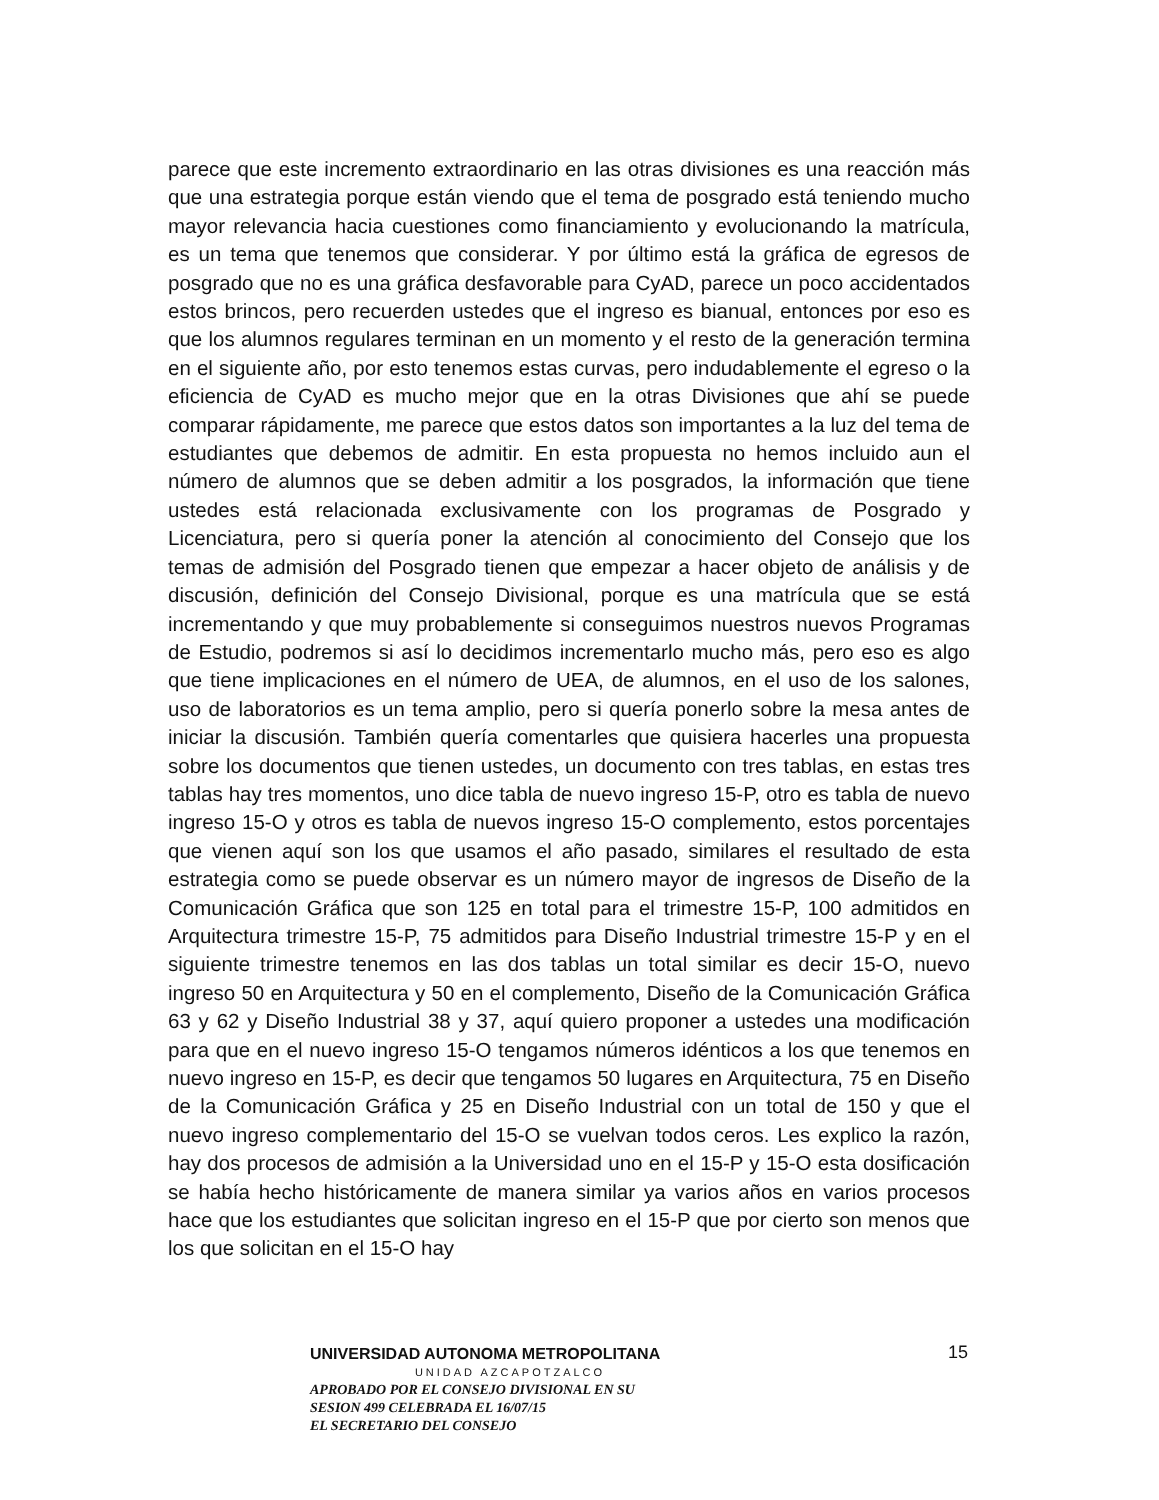parece que este incremento extraordinario en las otras divisiones es una reacción más que una estrategia porque están viendo que el tema de posgrado está teniendo mucho mayor relevancia hacia cuestiones como financiamiento y evolucionando la matrícula, es un tema que tenemos que considerar. Y por último está la gráfica de egresos de posgrado que no es una gráfica desfavorable para CyAD, parece un poco accidentados estos brincos, pero recuerden ustedes que el ingreso es bianual, entonces por eso es que los alumnos regulares terminan en un momento y el resto de la generación termina en el siguiente año, por esto tenemos estas curvas, pero indudablemente el egreso o la eficiencia de CyAD es mucho mejor que en la otras Divisiones que ahí se puede comparar rápidamente, me parece que estos datos son importantes a la luz del tema de estudiantes que debemos de admitir. En esta propuesta no hemos incluido aun el número de alumnos que se deben admitir a los posgrados, la información que tiene ustedes está relacionada exclusivamente con los programas de Posgrado y Licenciatura, pero si quería poner la atención al conocimiento del Consejo que los temas de admisión del Posgrado tienen que empezar a hacer objeto de análisis y de discusión, definición del Consejo Divisional, porque es una matrícula que se está incrementando y que muy probablemente si conseguimos nuestros nuevos Programas de Estudio, podremos si así lo decidimos incrementarlo mucho más, pero eso es algo que tiene implicaciones en el número de UEA, de alumnos, en el uso de los salones, uso de laboratorios es un tema amplio, pero si quería ponerlo sobre la mesa antes de iniciar la discusión. También quería comentarles que quisiera hacerles una propuesta sobre los documentos que tienen ustedes, un documento con tres tablas, en estas tres tablas hay tres momentos, uno dice tabla de nuevo ingreso 15-P, otro es tabla de nuevo ingreso 15-O y otros es tabla de nuevos ingreso 15-O complemento, estos porcentajes que vienen aquí son los que usamos el año pasado, similares el resultado de esta estrategia como se puede observar es un número mayor de ingresos de Diseño de la Comunicación Gráfica que son 125 en total para el trimestre 15-P, 100 admitidos en Arquitectura trimestre 15-P, 75 admitidos para Diseño Industrial trimestre 15-P y en el siguiente trimestre tenemos en las dos tablas un total similar es decir 15-O, nuevo ingreso 50 en Arquitectura y 50 en el complemento, Diseño de la Comunicación Gráfica 63 y 62 y Diseño Industrial 38 y 37, aquí quiero proponer a ustedes una modificación para que en el nuevo ingreso 15-O tengamos números idénticos a los que tenemos en nuevo ingreso en 15-P, es decir que tengamos 50 lugares en Arquitectura, 75 en Diseño de la Comunicación Gráfica y 25 en Diseño Industrial con un total de 150 y que el nuevo ingreso complementario del 15-O se vuelvan todos ceros. Les explico la razón, hay dos procesos de admisión a la Universidad uno en el 15-P y 15-O esta dosificación se había hecho históricamente de manera similar ya varios años en varios procesos hace que los estudiantes que solicitan ingreso en el 15-P que por cierto son menos que los que solicitan en el 15-O hay
15
UNIVERSIDAD AUTONOMA METROPOLITANA
UNIDAD AZCAPOTZALCO
APROBADO POR EL CONSEJO DIVISIONAL EN SU
SESION 499 CELEBRADA EL 16/07/15
EL SECRETARIO DEL CONSEJO